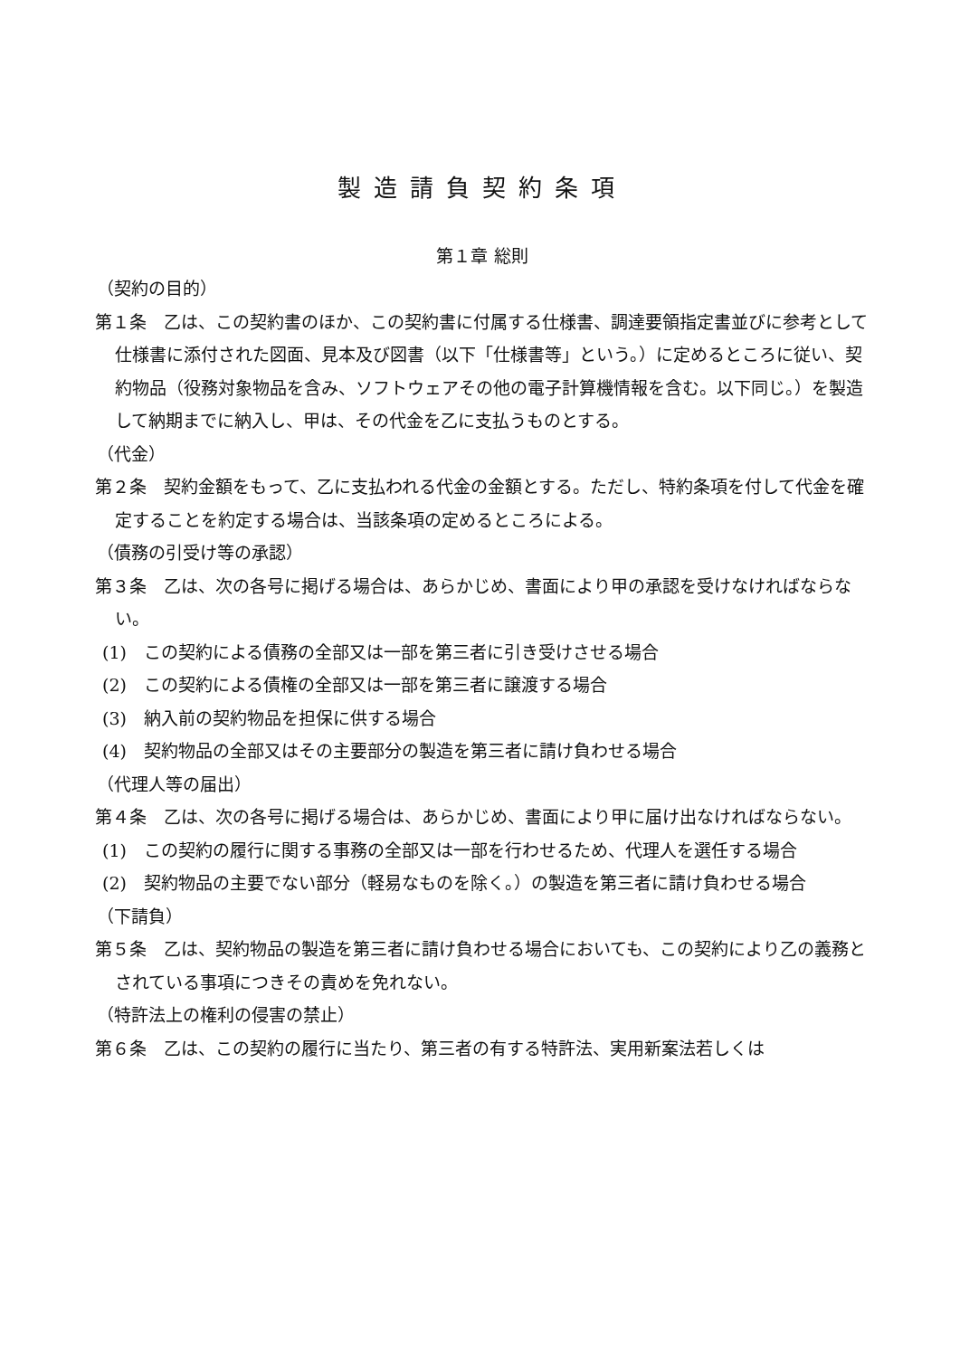製造請負契約条項
第１章 総則
（契約の目的）
第１条　乙は、この契約書のほか、この契約書に付属する仕様書、調達要領指定書並びに参考として仕様書に添付された図面、見本及び図書（以下「仕様書等」という。）に定めるところに従い、契約物品（役務対象物品を含み、ソフトウェアその他の電子計算機情報を含む。以下同じ。）を製造して納期までに納入し、甲は、その代金を乙に支払うものとする。
（代金）
第２条　契約金額をもって、乙に支払われる代金の金額とする。ただし、特約条項を付して代金を確定することを約定する場合は、当該条項の定めるところによる。
（債務の引受け等の承認）
第３条　乙は、次の各号に掲げる場合は、あらかじめ、書面により甲の承認を受けなければならない。
(1)　この契約による債務の全部又は一部を第三者に引き受けさせる場合
(2)　この契約による債権の全部又は一部を第三者に譲渡する場合
(3)　納入前の契約物品を担保に供する場合
(4)　契約物品の全部又はその主要部分の製造を第三者に請け負わせる場合
（代理人等の届出）
第４条　乙は、次の各号に掲げる場合は、あらかじめ、書面により甲に届け出なければならない。
(1)　この契約の履行に関する事務の全部又は一部を行わせるため、代理人を選任する場合
(2)　契約物品の主要でない部分（軽易なものを除く。）の製造を第三者に請け負わせる場合
（下請負）
第５条　乙は、契約物品の製造を第三者に請け負わせる場合においても、この契約により乙の義務とされている事項につきその責めを免れない。
（特許法上の権利の侵害の禁止）
第６条　乙は、この契約の履行に当たり、第三者の有する特許法、実用新案法若しくは